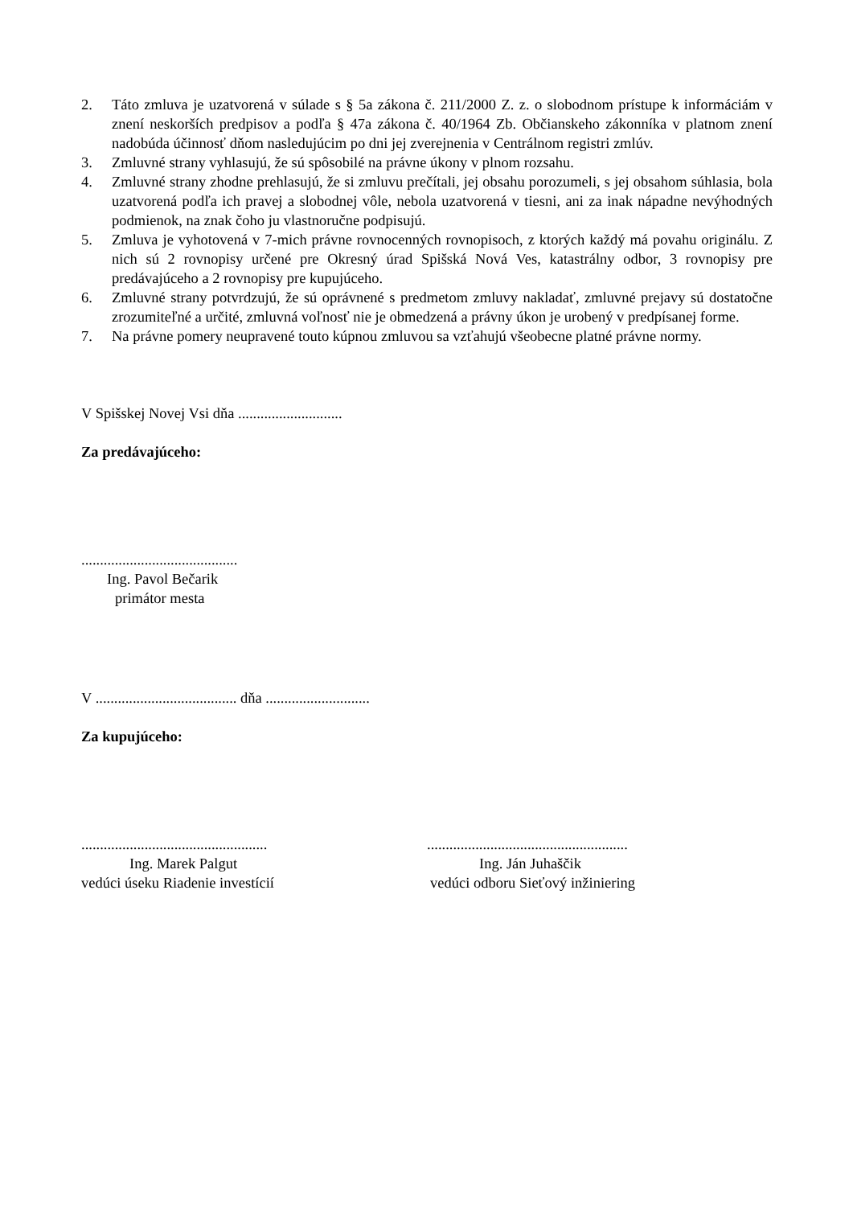2. Táto zmluva je uzatvorená v súlade s § 5a zákona č. 211/2000 Z. z. o slobodnom prístupe k informáciám v znení neskorších predpisov a podľa § 47a zákona č. 40/1964 Zb. Občianskeho zákonníka v platnom znení nadobúda účinnosť dňom nasledujúcim po dni jej zverejnenia v Centrálnom registri zmlúv.
3. Zmluvné strany vyhlasujú, že sú spôsobilé na právne úkony v plnom rozsahu.
4. Zmluvné strany zhodne prehlasujú, že si zmluvu prečítali, jej obsahu porozumeli, s jej obsahom súhlasia, bola uzatvorená podľa ich pravej a slobodnej vôle, nebola uzatvorená v tiesni, ani za inak nápadne nevýhodných podmienok, na znak čoho ju vlastnoručne podpisujú.
5. Zmluva je vyhotovená v 7-mich právne rovnocenných rovnopisoch, z ktorých každý má povahu originálu. Z nich sú 2 rovnopisy určené pre Okresný úrad Spišská Nová Ves, katastrálny odbor, 3 rovnopisy pre predávajúceho a 2 rovnopisy pre kupujúceho.
6. Zmluvné strany potvrdzujú, že sú oprávnené s predmetom zmluvy nakladať, zmluvné prejavy sú dostatočne zrozumiteľné a určité, zmluvná voľnosť nie je obmedzená a právny úkon je urobený v predpísanej forme.
7. Na právne pomery neupravené touto kúpnou zmluvou sa vzťahujú všeobecne platné právne normy.
V Spišskej Novej Vsi dňa ............................
Za predávajúceho:
..........................................
Ing. Pavol Bečarik
primátor mesta
V ...................................... dňa ............................
Za kupujúceho:
..................................................
Ing. Marek Palgut
vedúci úseku Riadenie investícií
......................................................
Ing. Ján Juhaščik
vedúci odboru Sieťový inžiniering